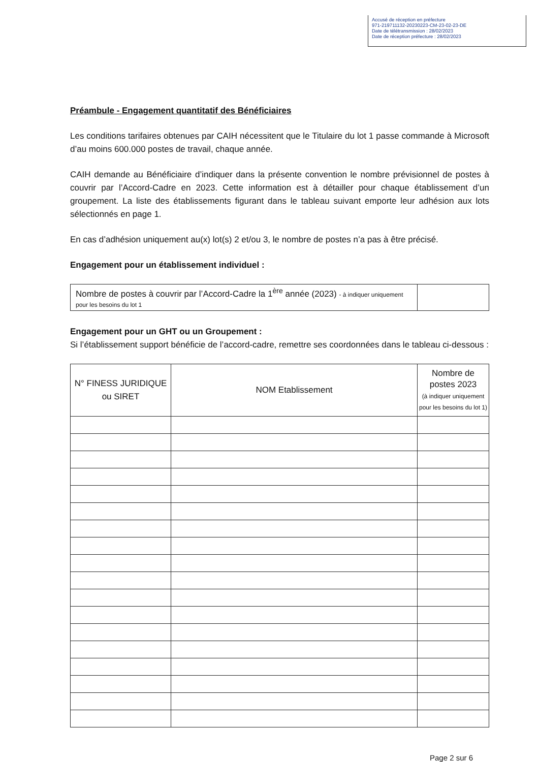Accusé de réception en préfecture
971-219711132-20230223-CM-23-02-23-DE
Date de télétransmission : 28/02/2023
Date de réception préfecture : 28/02/2023
Préambule - Engagement quantitatif des Bénéficiaires
Les conditions tarifaires obtenues par CAIH nécessitent que le Titulaire du lot 1 passe commande à Microsoft d’au moins 600.000 postes de travail, chaque année.
CAIH demande au Bénéficiaire d’indiquer dans la présente convention le nombre prévisionnel de postes à couvrir par l’Accord-Cadre en 2023. Cette information est à détailler pour chaque établissement d’un groupement. La liste des établissements figurant dans le tableau suivant emporte leur adhésion aux lots sélectionnés en page 1.
En cas d’adhésion uniquement au(x) lot(s) 2 et/ou 3, le nombre de postes n’a pas à être précisé.
Engagement pour un établissement individuel :
| Nombre de postes à couvrir par l’Accord-Cadre la 1<sup>ère</sup> année (2023) - à indiquer uniquement pour les besoins du lot 1 | |
Engagement pour un GHT ou un Groupement :
Si l’établissement support bénéficie de l’accord-cadre, remettre ses coordonnées dans le tableau ci-dessous :
| N° FINESS JURIDIQUE ou SIRET | NOM Etablissement | Nombre de postes 2023 (à indiquer uniquement pour les besoins du lot 1) |
| --- | --- | --- |
Page 2 sur 6